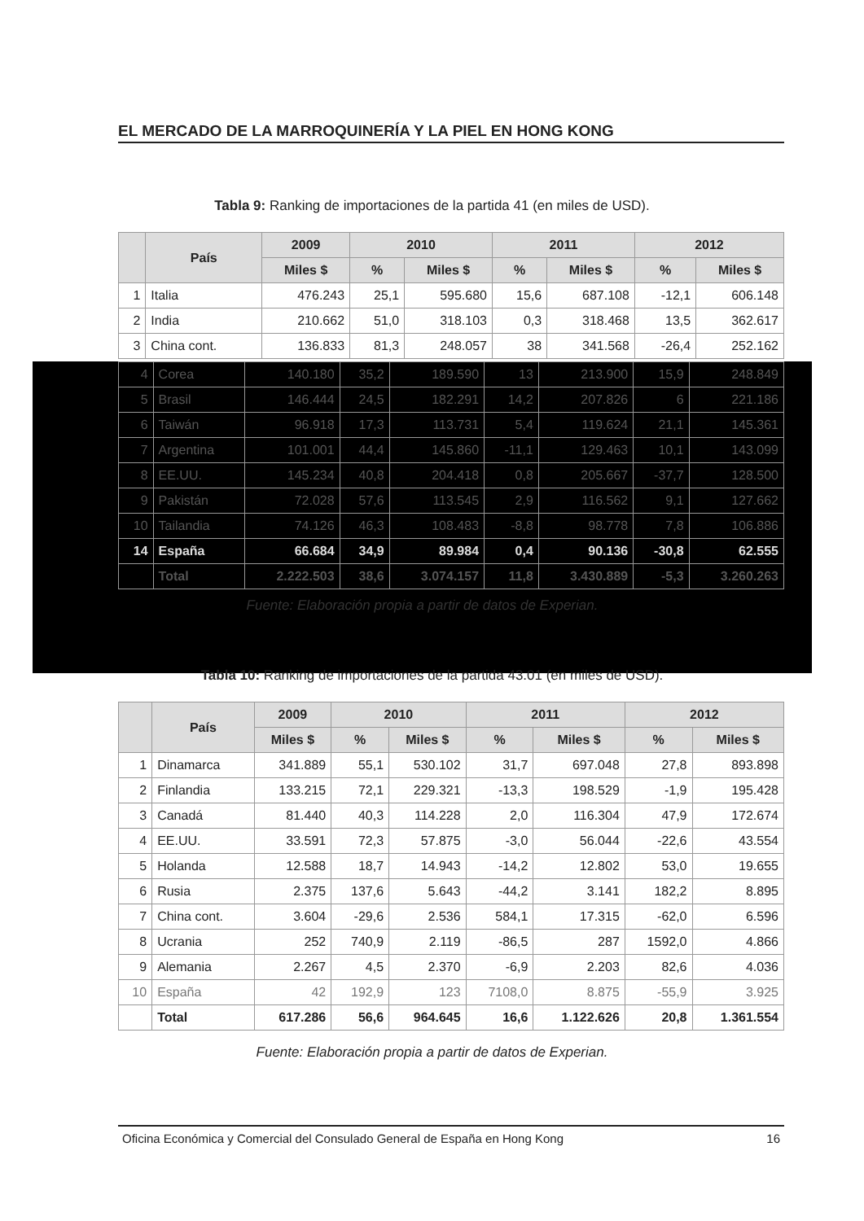EL MERCADO DE LA MARROQUINERÍA Y LA PIEL EN HONG KONG
Tabla 9: Ranking de importaciones de la partida 41 (en miles de USD).
| | País | 2009 | 2010 | | 2011 | | 2012 | |
| --- | --- | --- | --- | --- | --- | --- | --- | --- |
| | | Miles $ | % | Miles $ | % | Miles $ | % | Miles $ |
| 1 | Italia | 476.243 | 25,1 | 595.680 | 15,6 | 687.108 | -12,1 | 606.148 |
| 2 | India | 210.662 | 51,0 | 318.103 | 0,3 | 318.468 | 13,5 | 362.617 |
| 3 | China cont. | 136.833 | 81,3 | 248.057 | 38 | 341.568 | -26,4 | 252.162 |
| 4 | Corea | 140.180 | 35,2 | 189.590 | 13 | 213.900 | 15,9 | 248.849 |
| 5 | Brasil | 146.444 | 24,5 | 182.291 | 14,2 | 207.826 | 6 | 221.186 |
| 6 | Taiwán | 96.918 | 17,3 | 113.731 | 5,4 | 119.624 | 21,1 | 145.361 |
| 7 | Argentina | 101.001 | 44,4 | 145.860 | -11,1 | 129.463 | 10,1 | 143.099 |
| 8 | EE.UU. | 145.234 | 40,8 | 204.418 | 0,8 | 205.667 | -37,7 | 128.500 |
| 9 | Pakistán | 72.028 | 57,6 | 113.545 | 2,9 | 116.562 | 9,1 | 127.662 |
| 10 | Tailandia | 74.126 | 46,3 | 108.483 | -8,8 | 98.778 | 7,8 | 106.886 |
| 14 | España | 66.684 | 34,9 | 89.984 | 0,4 | 90.136 | -30,8 | 62.555 |
| | Total | 2.222.503 | 38,6 | 3.074.157 | 11,8 | 3.430.889 | -5,3 | 3.260.263 |
Fuente: Elaboración propia a partir de datos de Experian.
Tabla 10: Ranking de importaciones de la partida 43.01 (en miles de USD).
| | País | 2009 | 2010 | | 2011 | | 2012 | |
| --- | --- | --- | --- | --- | --- | --- | --- | --- |
| | | Miles $ | % | Miles $ | % | Miles $ | % | Miles $ |
| 1 | Dinamarca | 341.889 | 55,1 | 530.102 | 31,7 | 697.048 | 27,8 | 893.898 |
| 2 | Finlandia | 133.215 | 72,1 | 229.321 | -13,3 | 198.529 | -1,9 | 195.428 |
| 3 | Canadá | 81.440 | 40,3 | 114.228 | 2,0 | 116.304 | 47,9 | 172.674 |
| 4 | EE.UU. | 33.591 | 72,3 | 57.875 | -3,0 | 56.044 | -22,6 | 43.554 |
| 5 | Holanda | 12.588 | 18,7 | 14.943 | -14,2 | 12.802 | 53,0 | 19.655 |
| 6 | Rusia | 2.375 | 137,6 | 5.643 | -44,2 | 3.141 | 182,2 | 8.895 |
| 7 | China cont. | 3.604 | -29,6 | 2.536 | 584,1 | 17.315 | -62,0 | 6.596 |
| 8 | Ucrania | 252 | 740,9 | 2.119 | -86,5 | 287 | 1592,0 | 4.866 |
| 9 | Alemania | 2.267 | 4,5 | 2.370 | -6,9 | 2.203 | 82,6 | 4.036 |
| 10 | España | 42 | 192,9 | 123 | 7108,0 | 8.875 | -55,9 | 3.925 |
| | Total | 617.286 | 56,6 | 964.645 | 16,6 | 1.122.626 | 20,8 | 1.361.554 |
Fuente: Elaboración propia a partir de datos de Experian.
Oficina Económica y Comercial del Consulado General de España en Hong Kong 16